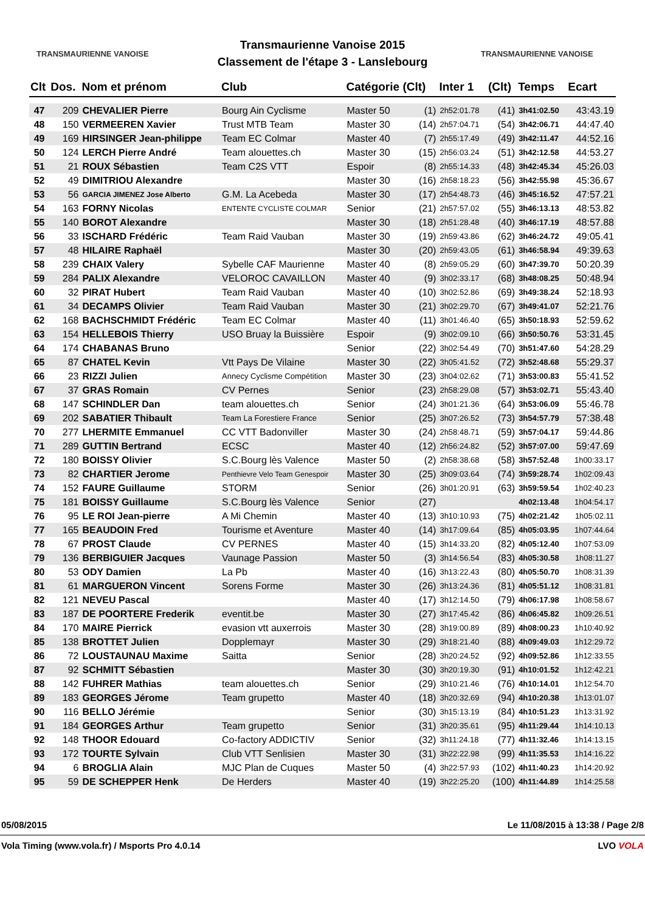TRANSMAURIENNE VANOISE
Transmaurienne Vanoise 2015
Classement de l'étape 3 - Lanslebourg
TRANSMAURIENNE VANOISE
| Clt | Dos. | Nom et prénom | Club | Catégorie (Clt) | | Inter 1 | (Clt) | Temps | Ecart |
| --- | --- | --- | --- | --- | --- | --- | --- | --- | --- |
| 47 | 209 | CHEVALIER Pierre | Bourg Ain Cyclisme | Master 50 | (1) | 2h52:01.78 | (41) | 3h41:02.50 | 43:43.19 |
| 48 | 150 | VERMEEREN Xavier | Trust MTB Team | Master 30 | (14) | 2h57:04.71 | (54) | 3h42:06.71 | 44:47.40 |
| 49 | 169 | HIRSINGER Jean-philippe | Team EC Colmar | Master 40 | (7) | 2h55:17.49 | (49) | 3h42:11.47 | 44:52.16 |
| 50 | 124 | LERCH Pierre André | Team alouettes.ch | Master 30 | (15) | 2h56:03.24 | (51) | 3h42:12.58 | 44:53.27 |
| 51 | 21 | ROUX Sébastien | Team C2S VTT | Espoir | (8) | 2h55:14.33 | (48) | 3h42:45.34 | 45:26.03 |
| 52 | 49 | DIMITRIOU Alexandre | | Master 30 | (16) | 2h58:18.23 | (56) | 3h42:55.98 | 45:36.67 |
| 53 | 56 | GARCIA JIMENEZ Jose Alberto | G.M. La Acebeda | Master 30 | (17) | 2h54:48.73 | (46) | 3h45:16.52 | 47:57.21 |
| 54 | 163 | FORNY Nicolas | ENTENTE CYCLISTE COLMAR | Senior | (21) | 2h57:57.02 | (55) | 3h46:13.13 | 48:53.82 |
| 55 | 140 | BOROT Alexandre | | Master 30 | (18) | 2h51:28.48 | (40) | 3h46:17.19 | 48:57.88 |
| 56 | 33 | ISCHARD Frédéric | Team Raid Vauban | Master 30 | (19) | 2h59:43.86 | (62) | 3h46:24.72 | 49:05.41 |
| 57 | 48 | HILAIRE Raphaël | | Master 30 | (20) | 2h59:43.05 | (61) | 3h46:58.94 | 49:39.63 |
| 58 | 239 | CHAIX Valery | Sybelle CAF Maurienne | Master 40 | (8) | 2h59:05.29 | (60) | 3h47:39.70 | 50:20.39 |
| 59 | 284 | PALIX Alexandre | VELOROC CAVAILLON | Master 40 | (9) | 3h02:33.17 | (68) | 3h48:08.25 | 50:48.94 |
| 60 | 32 | PIRAT Hubert | Team Raid Vauban | Master 40 | (10) | 3h02:52.86 | (69) | 3h49:38.24 | 52:18.93 |
| 61 | 34 | DECAMPS Olivier | Team Raid Vauban | Master 30 | (21) | 3h02:29.70 | (67) | 3h49:41.07 | 52:21.76 |
| 62 | 168 | BACHSCHMIDT Frédéric | Team EC Colmar | Master 40 | (11) | 3h01:46.40 | (65) | 3h50:18.93 | 52:59.62 |
| 63 | 154 | HELLEBOIS Thierry | USO Bruay la Buissière | Espoir | (9) | 3h02:09.10 | (66) | 3h50:50.76 | 53:31.45 |
| 64 | 174 | CHABANAS Bruno | | Senior | (22) | 3h02:54.49 | (70) | 3h51:47.60 | 54:28.29 |
| 65 | 87 | CHATEL Kevin | Vtt Pays De Vilaine | Master 30 | (22) | 3h05:41.52 | (72) | 3h52:48.68 | 55:29.37 |
| 66 | 23 | RIZZI Julien | Annecy Cyclisme Compétition | Master 30 | (23) | 3h04:02.62 | (71) | 3h53:00.83 | 55:41.52 |
| 67 | 37 | GRAS Romain | CV Pernes | Senior | (23) | 2h58:29.08 | (57) | 3h53:02.71 | 55:43.40 |
| 68 | 147 | SCHINDLER Dan | team alouettes.ch | Senior | (24) | 3h01:21.36 | (64) | 3h53:06.09 | 55:46.78 |
| 69 | 202 | SABATIER Thibault | Team La Forestiere France | Senior | (25) | 3h07:26.52 | (73) | 3h54:57.79 | 57:38.48 |
| 70 | 277 | LHERMITE Emmanuel | CC VTT Badonviller | Master 30 | (24) | 2h58:48.71 | (59) | 3h57:04.17 | 59:44.86 |
| 71 | 289 | GUTTIN Bertrand | ECSC | Master 40 | (12) | 2h56:24.82 | (52) | 3h57:07.00 | 59:47.69 |
| 72 | 180 | BOISSY Olivier | S.C.Bourg lès Valence | Master 50 | (2) | 2h58:38.68 | (58) | 3h57:52.48 | 1h00:33.17 |
| 73 | 82 | CHARTIER Jerome | Penthievre Velo Team Genespoir | Master 30 | (25) | 3h09:03.64 | (74) | 3h59:28.74 | 1h02:09.43 |
| 74 | 152 | FAURE Guillaume | STORM | Senior | (26) | 3h01:20.91 | (63) | 3h59:59.54 | 1h02:40.23 |
| 75 | 181 | BOISSY Guillaume | S.C.Bourg lès Valence | Senior | (27) | | | 4h02:13.48 | 1h04:54.17 |
| 76 | 95 | LE ROI Jean-pierre | A Mi Chemin | Master 40 | (13) | 3h10:10.93 | (75) | 4h02:21.42 | 1h05:02.11 |
| 77 | 165 | BEAUDOIN Fred | Tourisme et Aventure | Master 40 | (14) | 3h17:09.64 | (85) | 4h05:03.95 | 1h07:44.64 |
| 78 | 67 | PROST Claude | CV PERNES | Master 40 | (15) | 3h14:33.20 | (82) | 4h05:12.40 | 1h07:53.09 |
| 79 | 136 | BERBIGUIER Jacques | Vaunage Passion | Master 50 | (3) | 3h14:56.54 | (83) | 4h05:30.58 | 1h08:11.27 |
| 80 | 53 | ODY Damien | La Pb | Master 40 | (16) | 3h13:22.43 | (80) | 4h05:50.70 | 1h08:31.39 |
| 81 | 61 | MARGUERON Vincent | Sorens Forme | Master 30 | (26) | 3h13:24.36 | (81) | 4h05:51.12 | 1h08:31.81 |
| 82 | 121 | NEVEU Pascal | | Master 40 | (17) | 3h12:14.50 | (79) | 4h06:17.98 | 1h08:58.67 |
| 83 | 187 | DE POORTERE Frederik | eventit.be | Master 30 | (27) | 3h17:45.42 | (86) | 4h06:45.82 | 1h09:26.51 |
| 84 | 170 | MAIRE Pierrick | evasion vtt auxerrois | Master 30 | (28) | 3h19:00.89 | (89) | 4h08:00.23 | 1h10:40.92 |
| 85 | 138 | BROTTET Julien | Dopplemayr | Master 30 | (29) | 3h18:21.40 | (88) | 4h09:49.03 | 1h12:29.72 |
| 86 | 72 | LOUSTAUNAU Maxime | Saitta | Senior | (28) | 3h20:24.52 | (92) | 4h09:52.86 | 1h12:33.55 |
| 87 | 92 | SCHMITT Sébastien | | Master 30 | (30) | 3h20:19.30 | (91) | 4h10:01.52 | 1h12:42.21 |
| 88 | 142 | FUHRER Mathias | team alouettes.ch | Senior | (29) | 3h10:21.46 | (76) | 4h10:14.01 | 1h12:54.70 |
| 89 | 183 | GEORGES Jérome | Team grupetto | Master 40 | (18) | 3h20:32.69 | (94) | 4h10:20.38 | 1h13:01.07 |
| 90 | 116 | BELLO Jérémie | | Senior | (30) | 3h15:13.19 | (84) | 4h10:51.23 | 1h13:31.92 |
| 91 | 184 | GEORGES Arthur | Team grupetto | Senior | (31) | 3h20:35.61 | (95) | 4h11:29.44 | 1h14:10.13 |
| 92 | 148 | THOOR Edouard | Co-factory ADDICTIV | Senior | (32) | 3h11:24.18 | (77) | 4h11:32.46 | 1h14:13.15 |
| 93 | 172 | TOURTE Sylvain | Club VTT Senlisien | Master 30 | (31) | 3h22:22.98 | (99) | 4h11:35.53 | 1h14:16.22 |
| 94 | 6 | BROGLIA Alain | MJC Plan de Cuques | Master 50 | (4) | 3h22:57.93 | (102) | 4h11:40.23 | 1h14:20.92 |
| 95 | 59 | DE SCHEPPER Henk | De Herders | Master 40 | (19) | 3h22:25.20 | (100) | 4h11:44.89 | 1h14:25.58 |
05/08/2015 Le 11/08/2015 à 13:38 / Page 2/8
Vola Timing (www.vola.fr) / Msports Pro 4.0.14 LVO VOLA